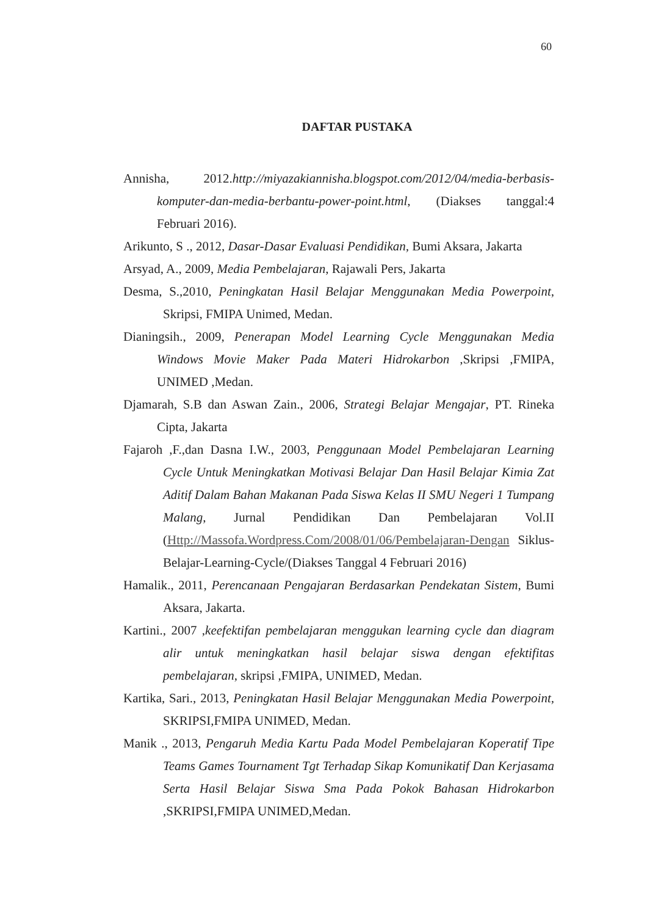60
DAFTAR PUSTAKA
Annisha, 2012.http://miyazakiannisha.blogspot.com/2012/04/media-berbasis-komputer-dan-media-berbantu-power-point.html, (Diakses tanggal:4 Februari 2016).
Arikunto, S ., 2012, Dasar-Dasar Evaluasi Pendidikan, Bumi Aksara, Jakarta
Arsyad, A., 2009, Media Pembelajaran, Rajawali Pers, Jakarta
Desma, S.,2010, Peningkatan Hasil Belajar Menggunakan Media Powerpoint, Skripsi, FMIPA Unimed, Medan.
Dianingsih., 2009, Penerapan Model Learning Cycle Menggunakan Media Windows Movie Maker Pada Materi Hidrokarbon ,Skripsi ,FMIPA, UNIMED ,Medan.
Djamarah, S.B dan Aswan Zain., 2006, Strategi Belajar Mengajar, PT. Rineka Cipta, Jakarta
Fajaroh ,F.,dan Dasna I.W., 2003, Penggunaan Model Pembelajaran Learning Cycle Untuk Meningkatkan Motivasi Belajar Dan Hasil Belajar Kimia Zat Aditif Dalam Bahan Makanan Pada Siswa Kelas II SMU Negeri 1 Tumpang Malang, Jurnal Pendidikan Dan Pembelajaran Vol.II (Http://Massofa.Wordpress.Com/2008/01/06/Pembelajaran-Dengan Siklus-Belajar-Learning-Cycle/(Diakses Tanggal 4 Februari 2016)
Hamalik., 2011, Perencanaan Pengajaran Berdasarkan Pendekatan Sistem, Bumi Aksara, Jakarta.
Kartini., 2007 ,keefektifan pembelajaran menggukan learning cycle dan diagram alir untuk meningkatkan hasil belajar siswa dengan efektifitas pembelajaran, skripsi ,FMIPA, UNIMED, Medan.
Kartika, Sari., 2013, Peningkatan Hasil Belajar Menggunakan Media Powerpoint, SKRIPSI,FMIPA UNIMED, Medan.
Manik ., 2013, Pengaruh Media Kartu Pada Model Pembelajaran Koperatif Tipe Teams Games Tournament Tgt Terhadap Sikap Komunikatif Dan Kerjasama Serta Hasil Belajar Siswa Sma Pada Pokok Bahasan Hidrokarbon ,SKRIPSI,FMIPA UNIMED,Medan.